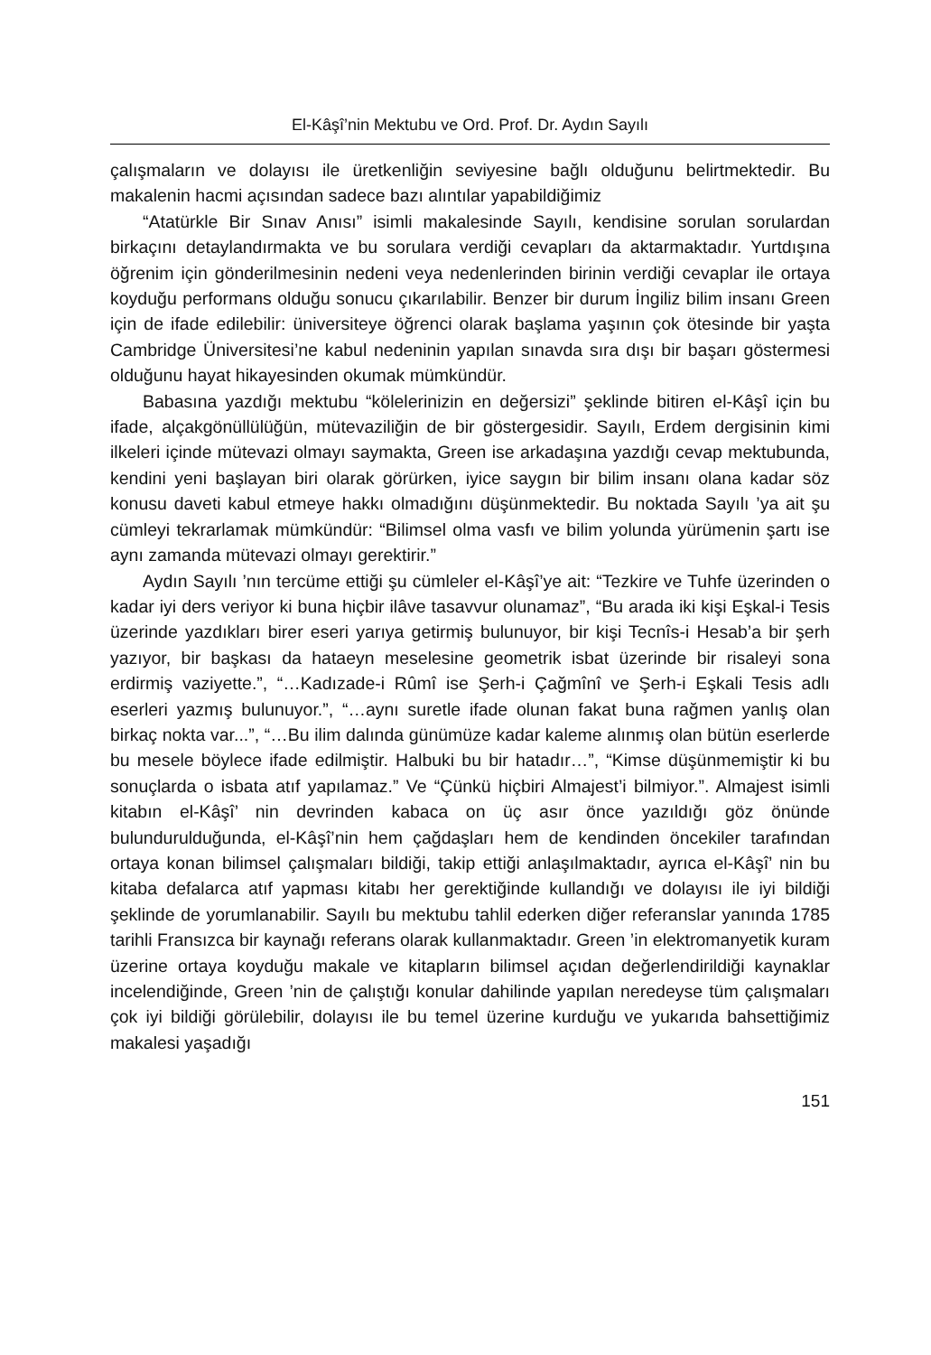El-Kâşî’nin Mektubu ve Ord. Prof. Dr. Aydın Sayılı
çalışmaların ve dolayısı ile üretkenliğin seviyesine bağlı olduğunu belirtmektedir. Bu makalenin hacmi açısından sadece bazı alıntılar yapabildiğimiz
“Atatürkle Bir Sınav Anısı” isimli makalesinde Sayılı, kendisine sorulan sorulardan birkaçını detaylandırmakta ve bu sorulara verdiği cevapları da aktarmaktadır. Yurtdışına öğrenim için gönderilmesinin nedeni veya nedenlerinden birinin verdiği cevaplar ile ortaya koyduğu performans olduğu sonucu çıkarılabilir. Benzer bir durum İngiliz bilim insanı Green için de ifade edilebilir: üniversiteye öğrenci olarak başlama yaşının çok ötesinde bir yaşta Cambridge Üniversitesi’ne kabul nedeninin yapılan sınavda sıra dışı bir başarı göstermesi olduğunu hayat hikayesinden okumak mümkündür.
Babasına yazdığı mektubu “kölelerinizin en değersizi” şeklinde bitiren el-Kâşî için bu ifade, alçakgönüllülüğün, mütevaziliğin de bir göstergesidir. Sayılı, Erdem dergisinin kimi ilkeleri içinde mütevazi olmayı saymakta, Green ise arkadaşına yazdığı cevap mektubunda, kendini yeni başlayan biri olarak görürken, iyice saygın bir bilim insanı olana kadar söz konusu daveti kabul etmeye hakkı olmadığını düşünmektedir. Bu noktada Sayılı ’ya ait şu cümleyi tekrarlamak mümkündür: “Bilimsel olma vasfı ve bilim yolunda yürümenin şartı ise aynı zamanda mütevazi olmayı gerektirir.”
Aydın Sayılı ’nın tercüme ettiği şu cümleler el-Kâşî’ye ait: “Tezkire ve Tuhfe üzerinden o kadar iyi ders veriyor ki buna hiçbir ilâve tasavvur olunamaz”, “Bu arada iki kişi Eşkal-i Tesis üzerinde yazdıkları birer eseri yarıya getirmiş bulunuyor, bir kişi Tecnîs-i Hesab’a bir şerh yazıyor, bir başkası da hataeyn meselesine geometrik isbat üzerinde bir risaleyi sona erdirmiş vaziyette.”, “…Kadızade-i Rûmî ise Şerh-i Çağmînî ve Şerh-i Eşkali Tesis adlı eserleri yazmış bulunuyor.”, “…aynı suretle ifade olunan fakat buna rağmen yanlış olan birkaç nokta var...”, “…Bu ilim dalında günümüze kadar kaleme alınmış olan bütün eserlerde bu mesele böylece ifade edilmiştir. Halbuki bu bir hatadır…”, “Kimse düşünmemiştir ki bu sonuçlarda o isbata atıf yapılamaz.” Ve “Çünkü hiçbiri Almajest’i bilmiyor.”. Almajest isimli kitabın el-Kâşî’ nin devrinden kabaca on üç asır önce yazıldığı göz önünde bulundurulduğunda, el-Kâşî’nin hem çağdaşları hem de kendinden öncekiler tarafından ortaya konan bilimsel çalışmaları bildiği, takip ettiği anlaşılmaktadır, ayrıca el-Kâşî’ nin bu kitaba defalarca atıf yapması kitabı her gerektiğinde kullandığı ve dolayısı ile iyi bildiği şeklinde de yorumlanabilir. Sayılı bu mektubu tahlil ederken diğer referanslar yanında 1785 tarihli Fransızca bir kaynağı referans olarak kullanmaktadır. Green ’in elektromanyetik kuram üzerine ortaya koyduğu makale ve kitapların bilimsel açıdan değerlendirildiği kaynaklar incelendiğinde, Green ’nin de çalıştığı konular dahilinde yapılan neredeyse tüm çalışmaları çok iyi bildiği görülebilir, dolayısı ile bu temel üzerine kurduğu ve yukarıda bahsettiğimiz makalesi yaşadığı
151